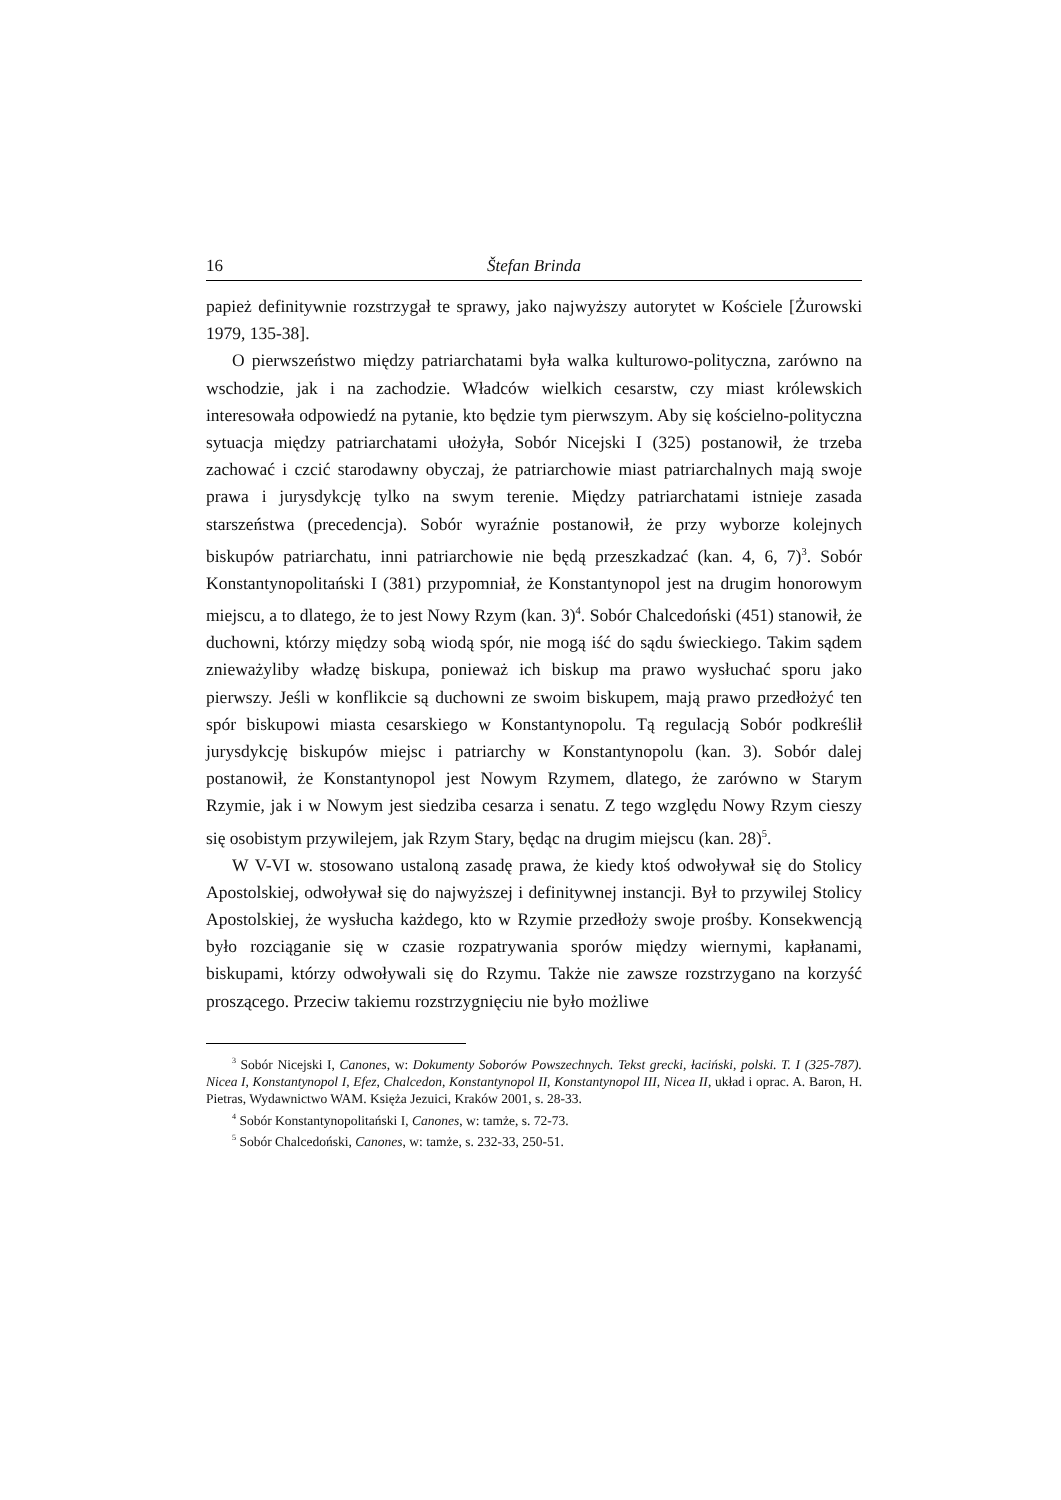16 Štefan Brinda
papież definitywnie rozstrzygał te sprawy, jako najwyższy autorytet w Kościele [Żurowski 1979, 135-38].
O pierwszeństwo między patriarchatami była walka kulturowo-polityczna, zarówno na wschodzie, jak i na zachodzie. Władców wielkich cesarstw, czy miast królewskich interesowała odpowiedź na pytanie, kto będzie tym pierwszym. Aby się kościelno-polityczna sytuacja między patriarchatami ułożyła, Sobór Nicejski I (325) postanowił, że trzeba zachować i czcić starodawny obyczaj, że patriarchowie miast patriarchalnych mają swoje prawa i jurysdykcję tylko na swym terenie. Między patriarchatami istnieje zasada starszeństwa (precedencja). Sobór wyraźnie postanowił, że przy wyborze kolejnych biskupów patriarchatu, inni patriarchowie nie będą przeszkadzać (kan. 4, 6, 7)<sup>3</sup>. Sobór Konstantynopolitański I (381) przypomniał, że Konstantynopol jest na drugim honorowym miejscu, a to dlatego, że to jest Nowy Rzym (kan. 3)<sup>4</sup>. Sobór Chalcedoński (451) stanowił, że duchowni, którzy między sobą wiodą spór, nie mogą iść do sądu świeckiego. Takim sądem znieważyliby władzę biskupa, ponieważ ich biskup ma prawo wysłuchać sporu jako pierwszy. Jeśli w konflikcie są duchowni ze swoim biskupem, mają prawo przedłożyć ten spór biskupowi miasta cesarskiego w Konstantynopolu. Tą regulacją Sobór podkreślił jurysdykcję biskupów miejsc i patriarchy w Konstantynopolu (kan. 3). Sobór dalej postanowił, że Konstantynopol jest Nowym Rzymem, dlatego, że zarówno w Starym Rzymie, jak i w Nowym jest siedziba cesarza i senatu. Z tego względu Nowy Rzym cieszy się osobistym przywilejem, jak Rzym Stary, będąc na drugim miejscu (kan. 28)<sup>5</sup>.
W V-VI w. stosowano ustaloną zasadę prawa, że kiedy ktoś odwoływał się do Stolicy Apostolskiej, odwoływał się do najwyższej i definitywnej instancji. Był to przywilej Stolicy Apostolskiej, że wysłucha każdego, kto w Rzymie przedłoży swoje prośby. Konsekwencją było rozciąganie się w czasie rozpatrywania sporów między wiernymi, kapłanami, biskupami, którzy odwoływali się do Rzymu. Także nie zawsze rozstrzygano na korzyść proszącego. Przeciw takiemu rozstrzygnięciu nie było możliwe
<sup>3</sup> Sobór Nicejski I, Canones, w: Dokumenty Soborów Powszechnych. Tekst grecki, łaciński, polski. T. I (325-787). Nicea I, Konstantynopol I, Efez, Chalcedon, Konstantynopol II, Konstantynopol III, Nicea II, układ i oprac. A. Baron, H. Pietras, Wydawnictwo WAM. Księża Jezuici, Kraków 2001, s. 28-33.
<sup>4</sup> Sobór Konstantynopolitański I, Canones, w: tamże, s. 72-73.
<sup>5</sup> Sobór Chalcedoński, Canones, w: tamże, s. 232-33, 250-51.